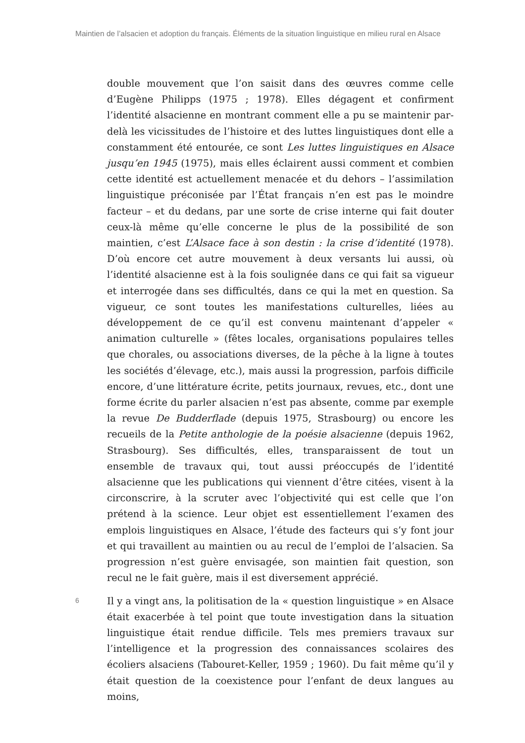Maintien de l’alsacien et adoption du français. Éléments de la situation linguistique en milieu rural en Alsace
double mouvement que l’on saisit dans des œuvres comme celle d’Eugène Philipps (1975 ; 1978). Elles dégagent et confirment l’identité alsacienne en montrant comment elle a pu se maintenir par-delà les vicissitudes de l’histoire et des luttes linguistiques dont elle a constamment été entourée, ce sont Les luttes linguistiques en Alsace jusqu’en 1945 (1975), mais elles éclairent aussi comment et combien cette identité est actuellement menacée et du dehors – l’assimilation linguistique préconisée par l’État français n’en est pas le moindre facteur – et du dedans, par une sorte de crise interne qui fait douter ceux-là même qu’elle concerne le plus de la possibilité de son maintien, c’est L’Alsace face à son destin : la crise d’identité (1978). D’où encore cet autre mouvement à deux versants lui aussi, où l’identité alsacienne est à la fois soulignée dans ce qui fait sa vigueur et interrogée dans ses difficultés, dans ce qui la met en question. Sa vigueur, ce sont toutes les manifestations culturelles, liées au développement de ce qu’il est convenu maintenant d’appeler « animation culturelle » (fêtes locales, organisations populaires telles que chorales, ou associations diverses, de la pêche à la ligne à toutes les sociétés d’élevage, etc.), mais aussi la progression, parfois difficile encore, d’une littérature écrite, petits journaux, revues, etc., dont une forme écrite du parler alsacien n’est pas absente, comme par exemple la revue De Budderflade (depuis 1975, Strasbourg) ou encore les recueils de la Petite anthologie de la poésie alsacienne (depuis 1962, Strasbourg). Ses difficultés, elles, transparaissent de tout un ensemble de travaux qui, tout aussi préoccupés de l’identité alsacienne que les publications qui viennent d’être citées, visent à la circonscrire, à la scruter avec l’objectivité qui est celle que l’on prétend à la science. Leur objet est essentiellement l’examen des emplois linguistiques en Alsace, l’étude des facteurs qui s’y font jour et qui travaillent au maintien ou au recul de l’emploi de l’alsacien. Sa progression n’est guère envisagée, son maintien fait question, son recul ne le fait guère, mais il est diversement apprécié.
6
Il y a vingt ans, la politisation de la « question linguistique » en Alsace était exacerbée à tel point que toute investigation dans la situation linguistique était rendue difficile. Tels mes premiers travaux sur l’intelligence et la progression des connaissances scolaires des écoliers alsaciens (Tabouret-Keller, 1959 ; 1960). Du fait même qu’il y était question de la coexistence pour l’enfant de deux langues au moins,